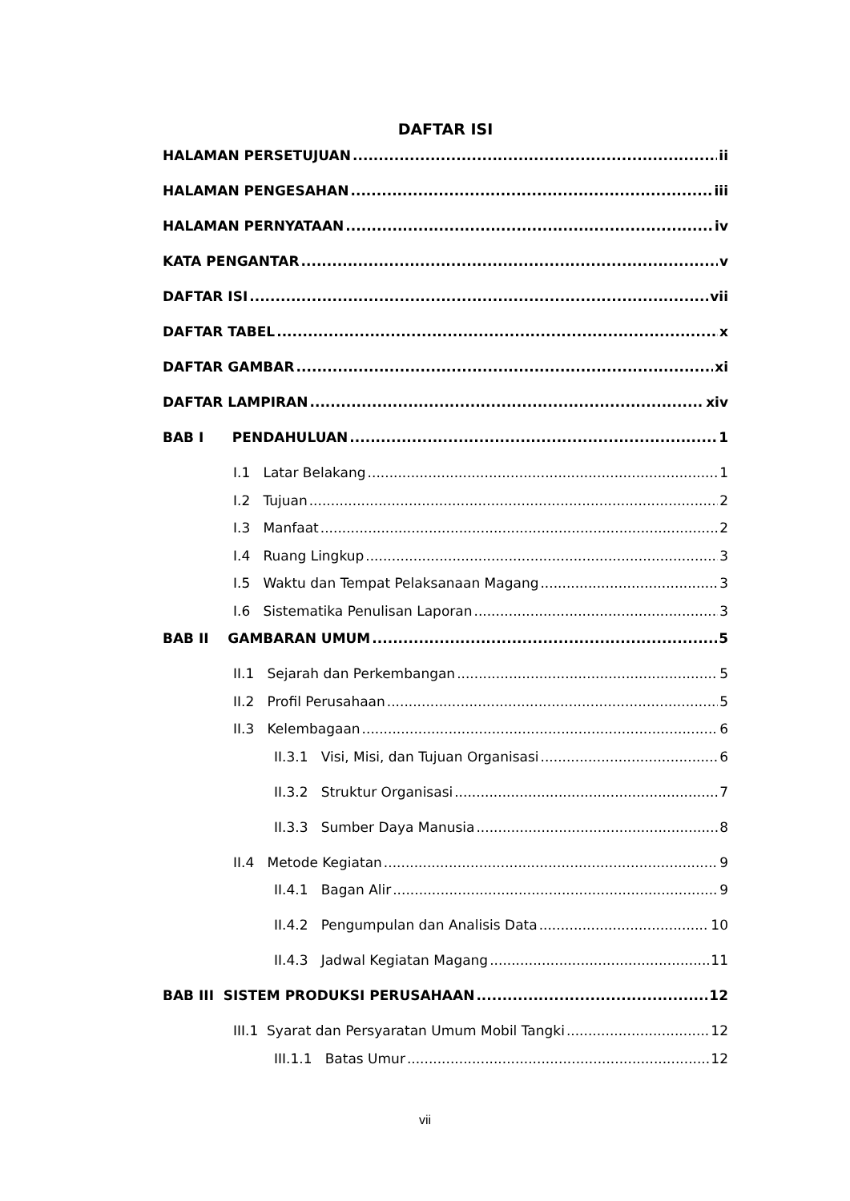DAFTAR ISI
HALAMAN PERSETUJUAN ii
HALAMAN PENGESAHAN iii
HALAMAN PERNYATAAN iv
KATA PENGANTAR v
DAFTAR ISI vii
DAFTAR TABEL x
DAFTAR GAMBAR xi
DAFTAR LAMPIRAN xiv
BAB I PENDAHULUAN 1
I.1 Latar Belakang 1
I.2 Tujuan 2
I.3 Manfaat 2
I.4 Ruang Lingkup 3
I.5 Waktu dan Tempat Pelaksanaan Magang 3
I.6 Sistematika Penulisan Laporan 3
BAB II GAMBARAN UMUM 5
II.1 Sejarah dan Perkembangan 5
II.2 Profil Perusahaan 5
II.3 Kelembagaan 6
II.3.1 Visi, Misi, dan Tujuan Organisasi 6
II.3.2 Struktur Organisasi 7
II.3.3 Sumber Daya Manusia 8
II.4 Metode Kegiatan 9
II.4.1 Bagan Alir 9
II.4.2 Pengumpulan dan Analisis Data 10
II.4.3 Jadwal Kegiatan Magang 11
BAB III SISTEM PRODUKSI PERUSAHAAN 12
III.1 Syarat dan Persyaratan Umum Mobil Tangki 12
III.1.1 Batas Umur 12
vii